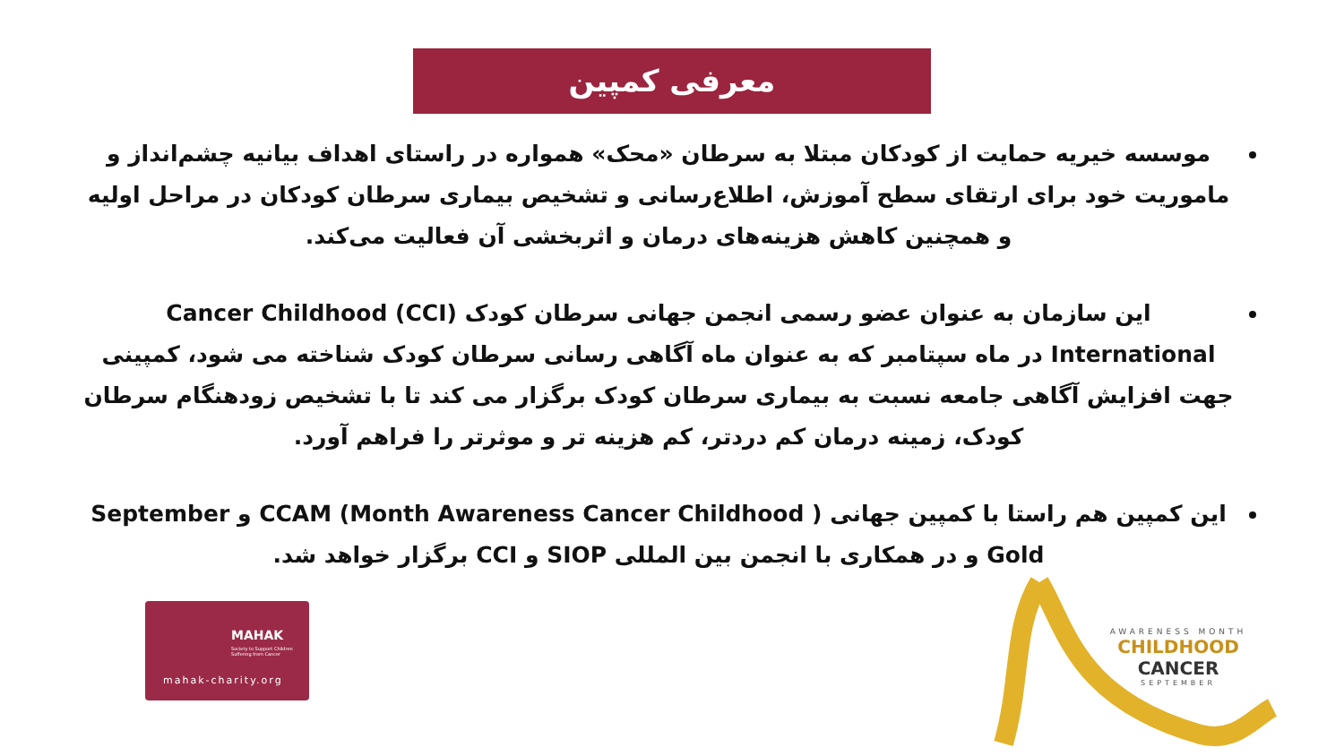معرفی کمپین
موسسه خیریه حمایت از کودکان مبتلا به سرطان «محک» همواره در راستای اهداف بیانیه چشم‌انداز و ماموریت خود برای ارتقای سطح آموزش، اطلاع‌رسانی و تشخیص بیماری سرطان کودکان در مراحل اولیه و همچنین کاهش هزینه‌های درمان و اثربخشی آن فعالیت می‌کند.
این سازمان به عنوان عضو رسمی انجمن جهانی سرطان کودک Cancer Childhood (CCI) International در ماه سپتامبر که به عنوان ماه آگاهی رسانی سرطان کودک شناخته می شود، کمپینی جهت افزایش آگاهی جامعه نسبت به بیماری سرطان کودک برگزار می کند تا با تشخیص زودهنگام سرطان کودک، زمینه درمان کم دردتر، کم هزینه تر و موثرتر را فراهم آورد.
این کمپین هم راستا با کمپین جهانی ( CCAM (Month Awareness Cancer Childhood و September Gold و در همکاری با انجمن بین المللی SIOP و CCI برگزار خواهد شد.
MAHAK
Society to Support Children Suffering from Cancer
mahak-charity.org
AWARENESS MONTH
CHILDHOOD CANCER
SEPTEMBER